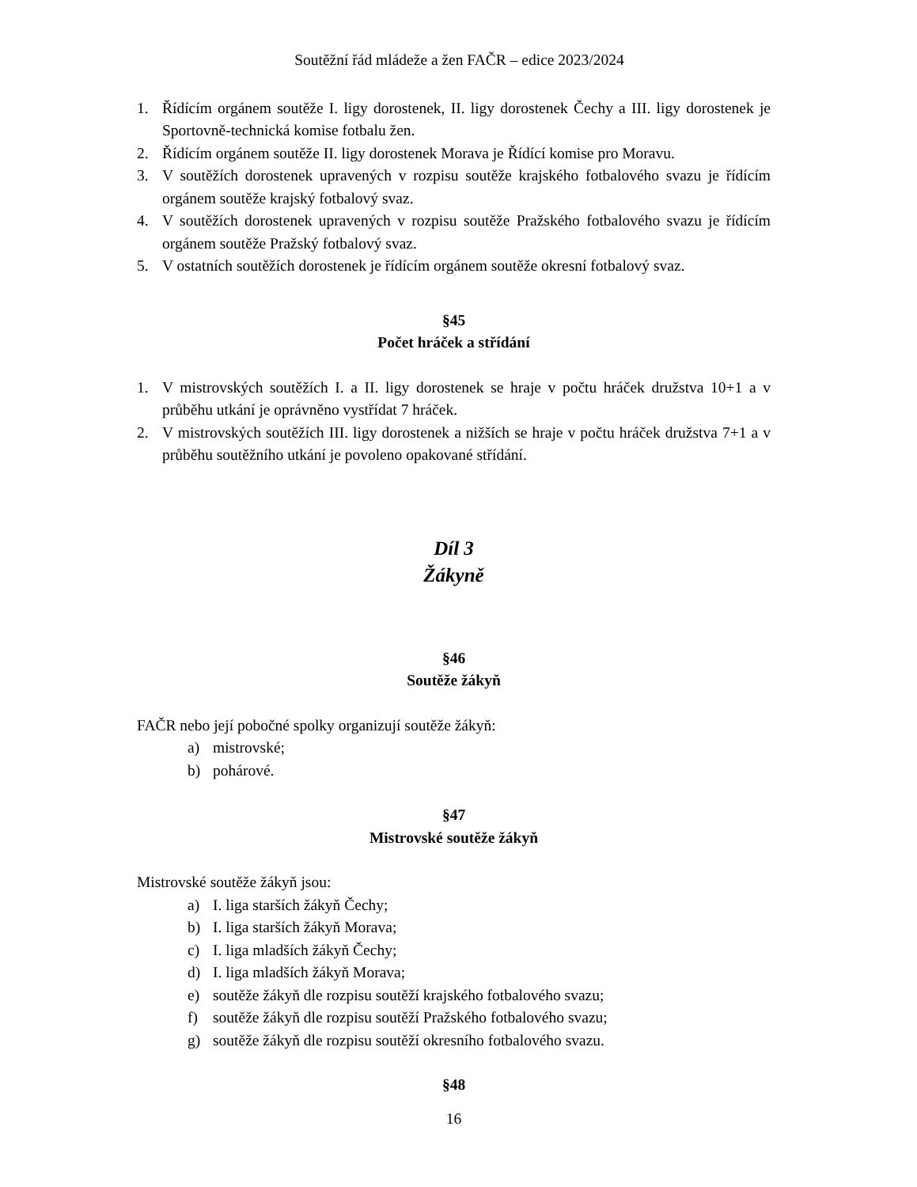Soutěžní řád mládeže a žen FAČR – edice 2023/2024
1. Řídícím orgánem soutěže I. ligy dorostenek, II. ligy dorostenek Čechy a III. ligy dorostenek je Sportovně-technická komise fotbalu žen.
2. Řídícím orgánem soutěže II. ligy dorostenek Morava je Řídící komise pro Moravu.
3. V soutěžích dorostenek upravených v rozpisu soutěže krajského fotbalového svazu je řídícím orgánem soutěže krajský fotbalový svaz.
4. V soutěžích dorostenek upravených v rozpisu soutěže Pražského fotbalového svazu je řídícím orgánem soutěže Pražský fotbalový svaz.
5. V ostatních soutěžích dorostenek je řídícím orgánem soutěže okresní fotbalový svaz.
§45
Počet hráček a střídání
1. V mistrovských soutěžích I. a II. ligy dorostenek se hraje v počtu hráček družstva 10+1 a v průběhu utkání je oprávněno vystřídat 7 hráček.
2. V mistrovských soutěžích III. ligy dorostenek a nižších se hraje v počtu hráček družstva 7+1 a v průběhu soutěžního utkání je povoleno opakované střídání.
Díl 3
Žákyně
§46
Soutěže žákyň
FAČR nebo její pobočné spolky organizují soutěže žákyň:
a) mistrovské;
b) pohárové.
§47
Mistrovské soutěže žákyň
Mistrovské soutěže žákyň jsou:
a) I. liga starších žákyň Čechy;
b) I. liga starších žákyň Morava;
c) I. liga mladších žákyň Čechy;
d) I. liga mladších žákyň Morava;
e) soutěže žákyň dle rozpisu soutěží krajského fotbalového svazu;
f) soutěže žákyň dle rozpisu soutěží Pražského fotbalového svazu;
g) soutěže žákyň dle rozpisu soutěží okresního fotbalového svazu.
§48
16